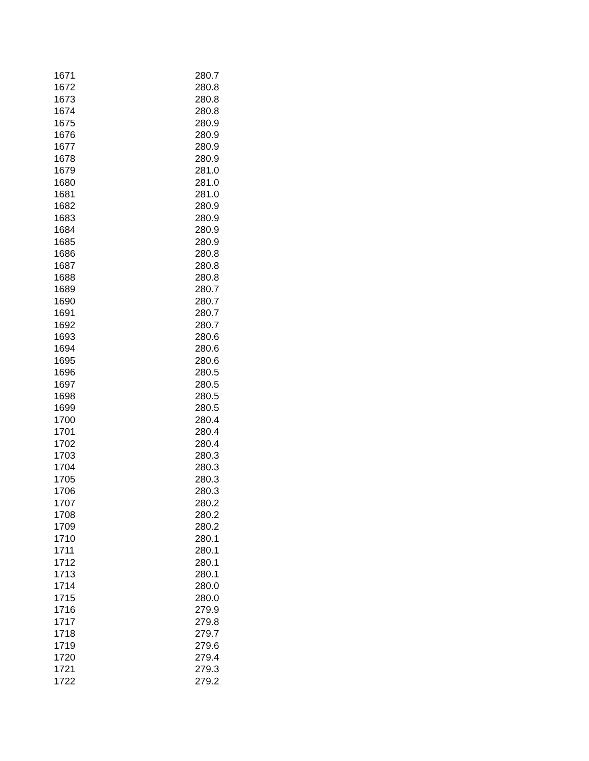| 1671 | 280.7 |
| 1672 | 280.8 |
| 1673 | 280.8 |
| 1674 | 280.8 |
| 1675 | 280.9 |
| 1676 | 280.9 |
| 1677 | 280.9 |
| 1678 | 280.9 |
| 1679 | 281.0 |
| 1680 | 281.0 |
| 1681 | 281.0 |
| 1682 | 280.9 |
| 1683 | 280.9 |
| 1684 | 280.9 |
| 1685 | 280.9 |
| 1686 | 280.8 |
| 1687 | 280.8 |
| 1688 | 280.8 |
| 1689 | 280.7 |
| 1690 | 280.7 |
| 1691 | 280.7 |
| 1692 | 280.7 |
| 1693 | 280.6 |
| 1694 | 280.6 |
| 1695 | 280.6 |
| 1696 | 280.5 |
| 1697 | 280.5 |
| 1698 | 280.5 |
| 1699 | 280.5 |
| 1700 | 280.4 |
| 1701 | 280.4 |
| 1702 | 280.4 |
| 1703 | 280.3 |
| 1704 | 280.3 |
| 1705 | 280.3 |
| 1706 | 280.3 |
| 1707 | 280.2 |
| 1708 | 280.2 |
| 1709 | 280.2 |
| 1710 | 280.1 |
| 1711 | 280.1 |
| 1712 | 280.1 |
| 1713 | 280.1 |
| 1714 | 280.0 |
| 1715 | 280.0 |
| 1716 | 279.9 |
| 1717 | 279.8 |
| 1718 | 279.7 |
| 1719 | 279.6 |
| 1720 | 279.4 |
| 1721 | 279.3 |
| 1722 | 279.2 |